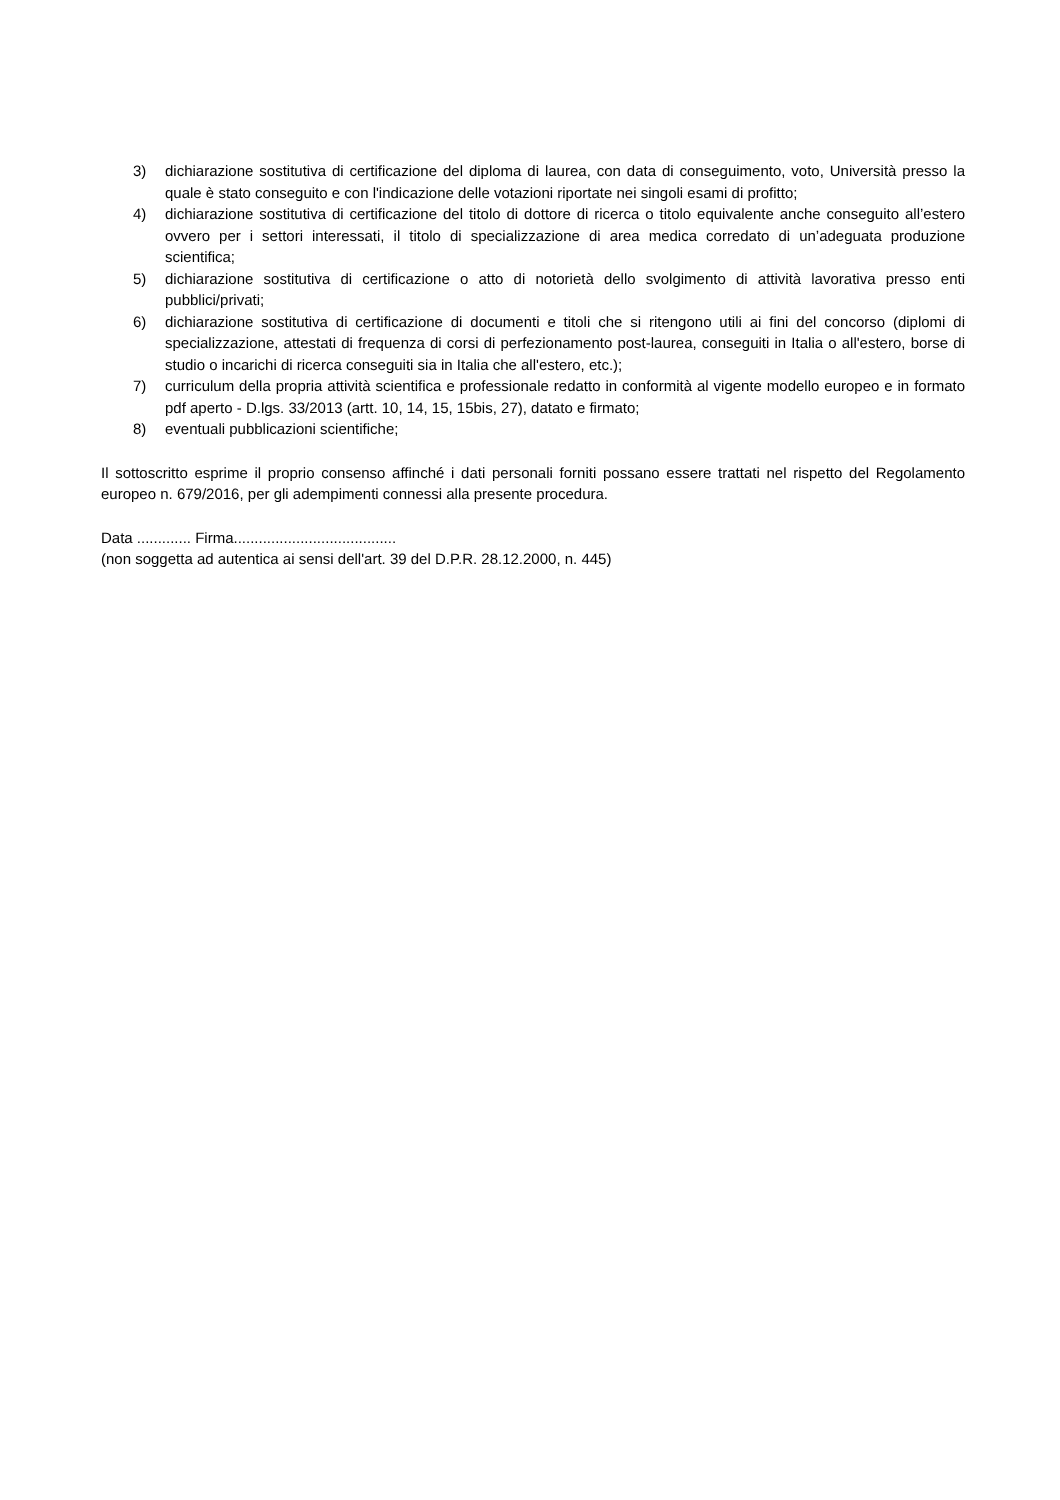3) dichiarazione sostitutiva di certificazione del diploma di laurea, con data di conseguimento, voto, Università presso la quale è stato conseguito e con l'indicazione delle votazioni riportate nei singoli esami di profitto;
4) dichiarazione sostitutiva di certificazione del titolo di dottore di ricerca o titolo equivalente anche conseguito all’estero ovvero per i settori interessati, il titolo di specializzazione di area medica corredato di un’adeguata produzione scientifica;
5) dichiarazione sostitutiva di certificazione o atto di notorietà dello svolgimento di attività lavorativa presso enti pubblici/privati;
6) dichiarazione sostitutiva di certificazione di documenti e titoli che si ritengono utili ai fini del concorso (diplomi di specializzazione, attestati di frequenza di corsi di perfezionamento post-laurea, conseguiti in Italia o all'estero, borse di studio o incarichi di ricerca conseguiti sia in Italia che all'estero, etc.);
7) curriculum della propria attività scientifica e professionale redatto in conformità al vigente modello europeo e in formato pdf aperto - D.lgs. 33/2013 (artt. 10, 14, 15, 15bis, 27), datato e firmato;
8) eventuali pubblicazioni scientifiche;
Il sottoscritto esprime il proprio consenso affinché i dati personali forniti possano essere trattati nel rispetto del Regolamento europeo n. 679/2016, per gli adempimenti connessi alla presente procedura.
Data ............. Firma.......................................
(non soggetta ad autentica ai sensi dell'art. 39 del D.P.R. 28.12.2000, n. 445)